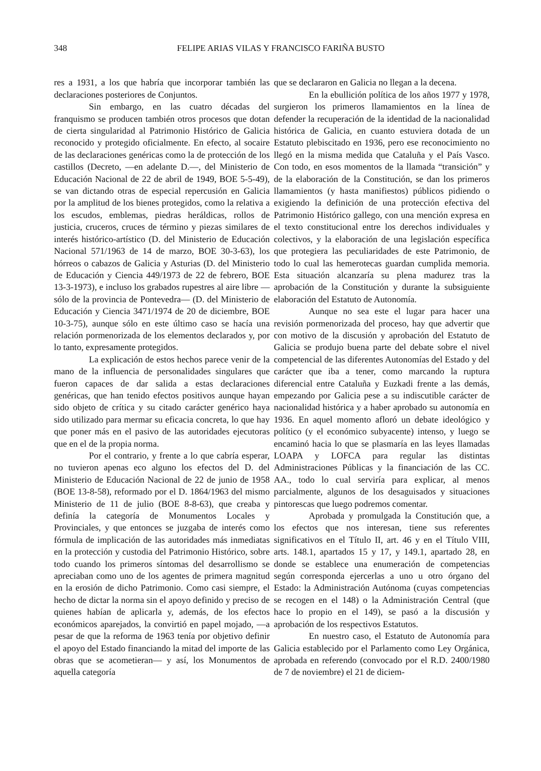348 FELIPE ARIAS VILAS Y FRANCISCO FARIÑA BUSTO
res a 1931, a los que habría que incorporar también las declaraciones posteriores de Conjuntos.
Sin embargo, en las cuatro décadas del franquismo se producen también otros procesos que dotan de cierta singularidad al Patrimonio Histórico de Galicia reconocido y protegido oficialmente. En efecto, al socaire de las declaraciones genéricas como la de protección de los castillos (Decreto, —en adelante D.—, del Ministerio de Educación Nacional de 22 de abril de 1949, BOE 5-5-49), se van dictando otras de especial repercusión en Galicia por la amplitud de los bienes protegidos, como la relativa a los escudos, emblemas, piedras heráldicas, rollos de justicia, cruceros, cruces de término y piezas similares de interés histórico-artístico (D. del Ministerio de Educación Nacional 571/1963 de 14 de marzo, BOE 30-3-63), los hórreos o cabazos de Galicia y Asturias (D. del Ministerio de Educación y Ciencia 449/1973 de 22 de febrero, BOE 13-3-1973), e incluso los grabados rupestres al aire libre —sólo de la provincia de Pontevedra— (D. del Ministerio de Educación y Ciencia 3471/1974 de 20 de diciembre, BOE 10-3-75), aunque sólo en este último caso se hacía una relación pormenorizada de los elementos declarados y, por lo tanto, expresamente protegidos.
La explicación de estos hechos parece venir de la mano de la influencia de personalidades singulares que fueron capaces de dar salida a estas declaraciones genéricas, que han tenido efectos positivos aunque hayan sido objeto de crítica y su citado carácter genérico haya sido utilizado para mermar su eficacia concreta, lo que hay que poner más en el pasivo de las autoridades ejecutoras que en el de la propia norma.
Por el contrario, y frente a lo que cabría esperar, no tuvieron apenas eco alguno los efectos del D. del Ministerio de Educación Nacional de 22 de junio de 1958 (BOE 13-8-58), reformado por el D. 1864/1963 del mismo Ministerio de 11 de julio (BOE 8-8-63), que creaba y definía la categoría de Monumentos Locales y Provinciales, y que entonces se juzgaba de interés como fórmula de implicación de las autoridades más inmediatas en la protección y custodia del Patrimonio Histórico, sobre todo cuando los primeros síntomas del desarrollismo se apreciaban como uno de los agentes de primera magnitud en la erosión de dicho Patrimonio. Como casi siempre, el hecho de dictar la norma sin el apoyo definido y preciso de quienes habían de aplicarla y, además, de los efectos económicos aparejados, la convirtió en papel mojado, —a pesar de que la reforma de 1963 tenía por objetivo definir el apoyo del Estado financiando la mitad del importe de las obras que se acometieran— y así, los Monumentos de aquella categoría
que se declararon en Galicia no llegan a la decena.
En la ebullición política de los años 1977 y 1978, surgieron los primeros llamamientos en la línea de defender la recuperación de la identidad de la nacionalidad histórica de Galicia, en cuanto estuviera dotada de un Estatuto plebiscitado en 1936, pero ese reconocimiento no llegó en la misma medida que Cataluña y el País Vasco. Con todo, en esos momentos de la llamada “transición” y de la elaboración de la Constitución, se dan los primeros llamamientos (y hasta manifiestos) públicos pidiendo o exigiendo la definición de una protección efectiva del Patrimonio Histórico gallego, con una mención expresa en el texto constitucional entre los derechos individuales y colectivos, y la elaboración de una legislación específica que protegiera las peculiaridades de este Patrimonio, de todo lo cual las hemerotecas guardan cumplida memoria. Esta situación alcanzaría su plena madurez tras la aprobación de la Constitución y durante la subsiguiente elaboración del Estatuto de Autonomía.
Aunque no sea este el lugar para hacer una revisión pormenorizada del proceso, hay que advertir que con motivo de la discusión y aprobación del Estatuto de Galicia se produjo buena parte del debate sobre el nivel competencial de las diferentes Autonomías del Estado y del carácter que iba a tener, como marcando la ruptura diferencial entre Cataluña y Euzkadi frente a las demás, empezando por Galicia pese a su indiscutible carácter de nacionalidad histórica y a haber aprobado su autonomía en 1936. En aquel momento afloró un debate ideológico y político (y el económico subyacente) intenso, y luego se encaminó hacia lo que se plasmaría en las leyes llamadas LOAPA y LOFCA para regular las distintas Administraciones Públicas y la financiación de las CC. AA., todo lo cual serviría para explicar, al menos parcialmente, algunos de los desaguisados y situaciones pintorescas que luego podremos comentar.
Aprobada y promulgada la Constitución que, a los efectos que nos interesan, tiene sus referentes significativos en el Título II, art. 46 y en el Título VIII, arts. 148.1, apartados 15 y 17, y 149.1, apartado 28, en donde se establece una enumeración de competencias según corresponda ejercerlas a uno u otro órgano del Estado: la Administración Autónoma (cuyas competencias se recogen en el 148) o la Administración Central (que hace lo propio en el 149), se pasó a la discusión y aprobación de los respectivos Estatutos.
En nuestro caso, el Estatuto de Autonomía para Galicia establecido por el Parlamento como Ley Orgánica, aprobada en referendo (convocado por el R.D. 2400/1980 de 7 de noviembre) el 21 de diciem-